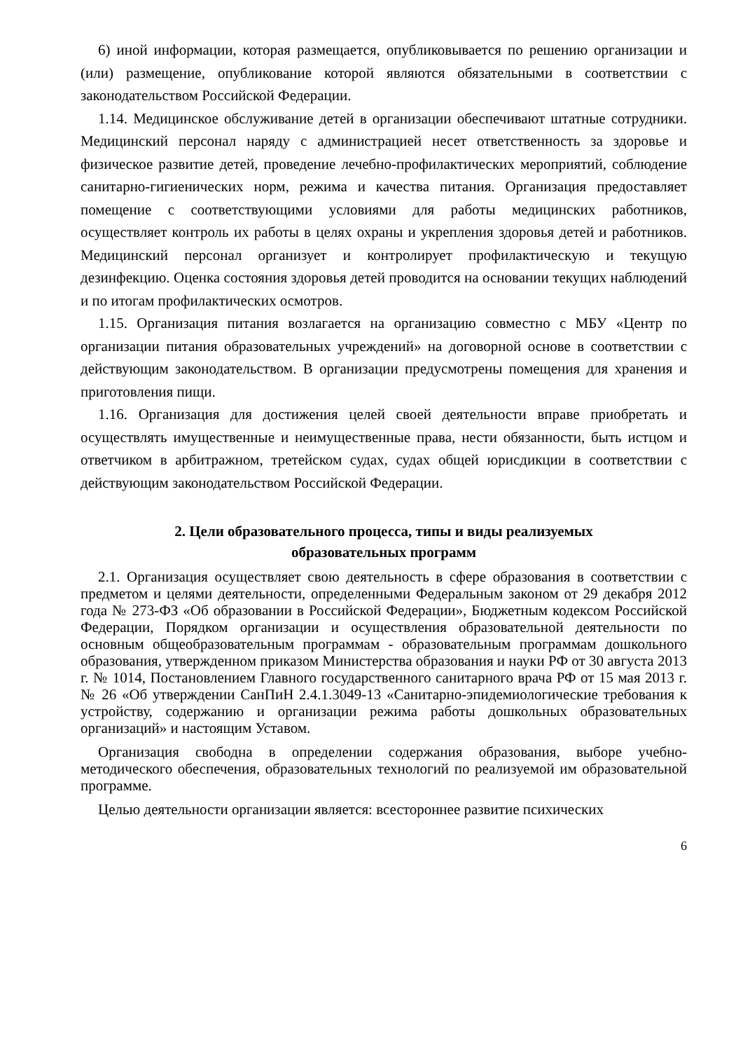6) иной информации, которая размещается, опубликовывается по решению организации и (или) размещение, опубликование которой являются обязательными в соответствии с законодательством Российской Федерации.
1.14. Медицинское обслуживание детей в организации обеспечивают штатные сотрудники. Медицинский персонал наряду с администрацией несет ответственность за здоровье и физическое развитие детей, проведение лечебно-профилактических мероприятий, соблюдение санитарно-гигиенических норм, режима и качества питания. Организация предоставляет помещение с соответствующими условиями для работы медицинских работников, осуществляет контроль их работы в целях охраны и укрепления здоровья детей и работников. Медицинский персонал организует и контролирует профилактическую и текущую дезинфекцию. Оценка состояния здоровья детей проводится на основании текущих наблюдений и по итогам профилактических осмотров.
1.15. Организация питания возлагается на организацию совместно с МБУ «Центр по организации питания образовательных учреждений» на договорной основе в соответствии с действующим законодательством. В организации предусмотрены помещения для хранения и приготовления пищи.
1.16. Организация для достижения целей своей деятельности вправе приобретать и осуществлять имущественные и неимущественные права, нести обязанности, быть истцом и ответчиком в арбитражном, третейском судах, судах общей юрисдикции в соответствии с действующим законодательством Российской Федерации.
2. Цели образовательного процесса, типы и виды реализуемых
образовательных программ
2.1. Организация осуществляет свою деятельность в сфере образования в соответствии с предметом и целями деятельности, определенными Федеральным законом от 29 декабря 2012 года № 273-ФЗ «Об образовании в Российской Федерации», Бюджетным кодексом Российской Федерации, Порядком организации и осуществления образовательной деятельности по основным общеобразовательным программам - образовательным программам дошкольного образования, утвержденном приказом Министерства образования и науки РФ от 30 августа 2013 г. № 1014, Постановлением Главного государственного санитарного врача РФ от 15 мая 2013 г. № 26 «Об утверждении СанПиН 2.4.1.3049-13 «Санитарно-эпидемиологические требования к устройству, содержанию и организации режима работы дошкольных образовательных организаций» и настоящим Уставом.
Организация свободна в определении содержания образования, выборе учебно-методического обеспечения, образовательных технологий по реализуемой им образовательной программе.
Целью деятельности организации является: всестороннее развитие психических
6